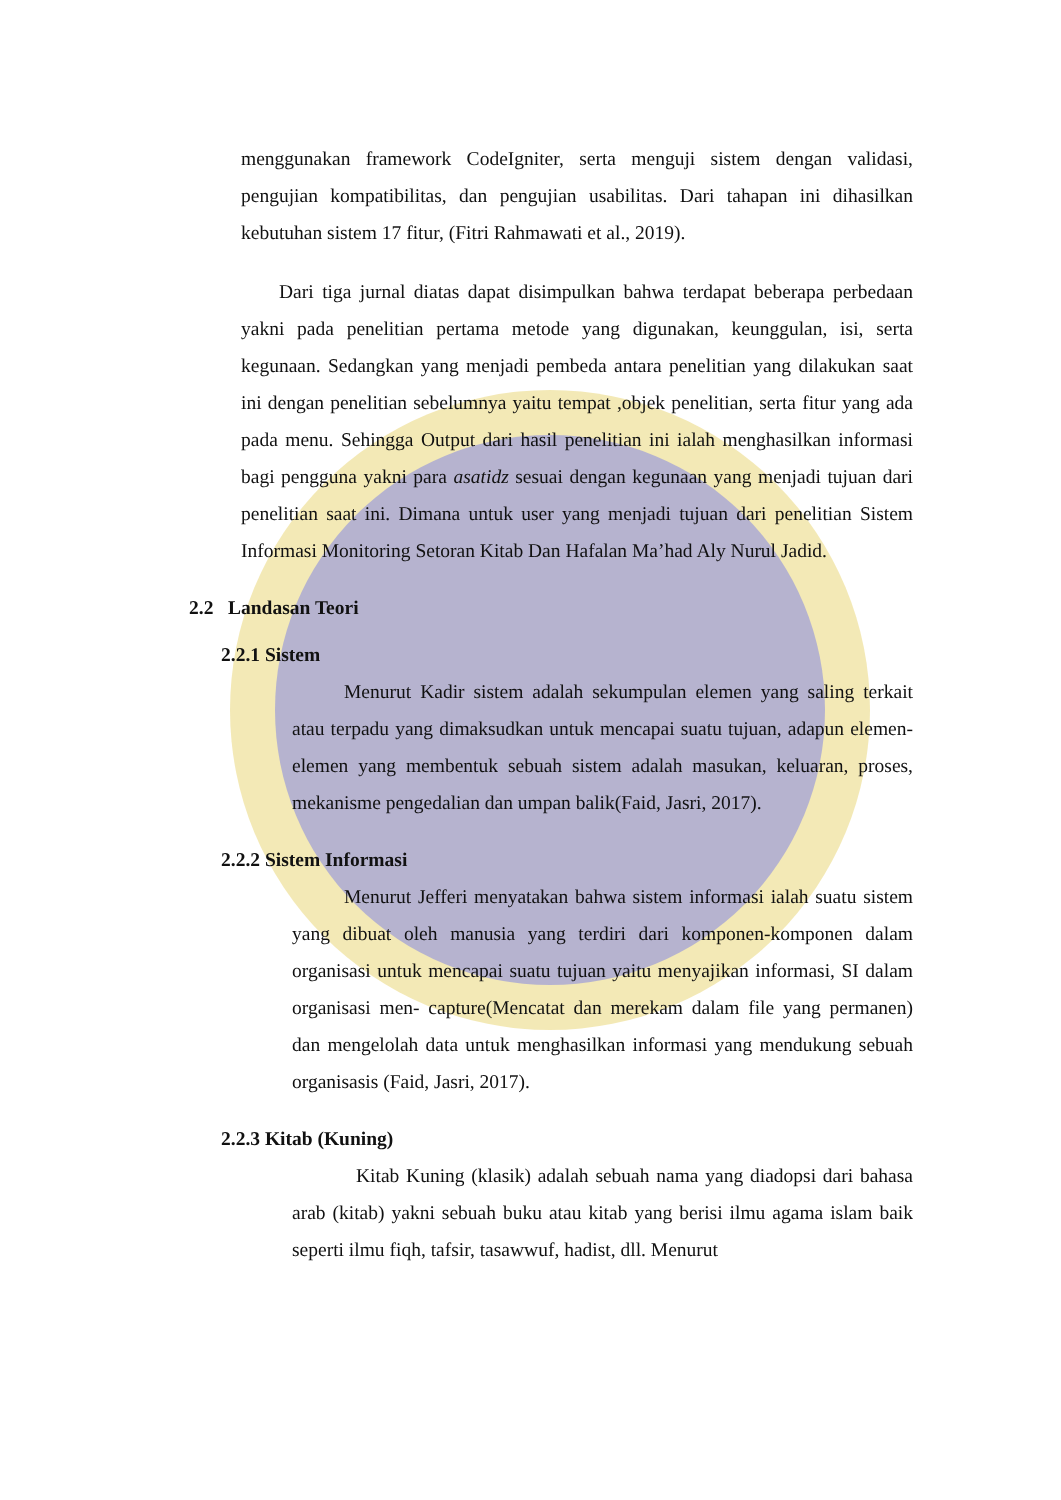menggunakan framework CodeIgniter, serta menguji sistem dengan validasi, pengujian kompatibilitas, dan pengujian usabilitas. Dari tahapan ini dihasilkan kebutuhan sistem 17 fitur, (Fitri Rahmawati et al., 2019).
Dari tiga jurnal diatas dapat disimpulkan bahwa terdapat beberapa perbedaan yakni pada penelitian pertama metode yang digunakan, keunggulan, isi, serta kegunaan. Sedangkan yang menjadi pembeda antara penelitian yang dilakukan saat ini dengan penelitian sebelumnya yaitu tempat ,objek penelitian, serta fitur yang ada pada menu. Sehingga Output dari hasil penelitian ini ialah menghasilkan informasi bagi pengguna yakni para asatidz sesuai dengan kegunaan yang menjadi tujuan dari penelitian saat ini. Dimana untuk user yang menjadi tujuan dari penelitian Sistem Informasi Monitoring Setoran Kitab Dan Hafalan Ma’had Aly Nurul Jadid.
2.2 Landasan Teori
2.2.1 Sistem
Menurut Kadir sistem adalah sekumpulan elemen yang saling terkait atau terpadu yang dimaksudkan untuk mencapai suatu tujuan, adapun elemen-elemen yang membentuk sebuah sistem adalah masukan, keluaran, proses, mekanisme pengedalian dan umpan balik(Faid, Jasri, 2017).
2.2.2 Sistem Informasi
Menurut Jefferi menyatakan bahwa sistem informasi ialah suatu sistem yang dibuat oleh manusia yang terdiri dari komponen-komponen dalam organisasi untuk mencapai suatu tujuan yaitu menyajikan informasi, SI dalam organisasi men- capture(Mencatat dan merekam dalam file yang permanen) dan mengelolah data untuk menghasilkan informasi yang mendukung sebuah organisasis (Faid, Jasri, 2017).
2.2.3 Kitab (Kuning)
Kitab Kuning (klasik) adalah sebuah nama yang diadopsi dari bahasa arab (kitab) yakni sebuah buku atau kitab yang berisi ilmu agama islam baik seperti ilmu fiqh, tafsir, tasawwuf, hadist, dll. Menurut